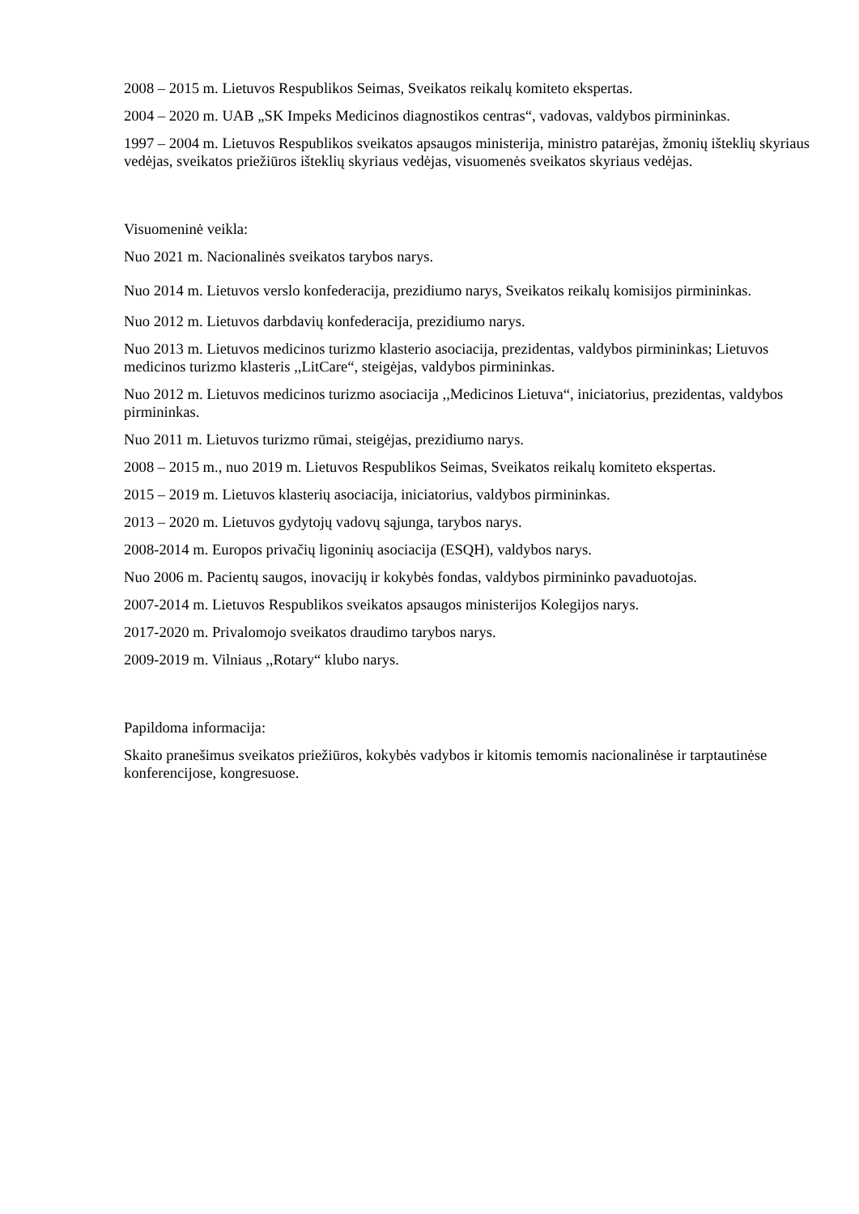2008 – 2015 m. Lietuvos Respublikos Seimas, Sveikatos reikalų komiteto ekspertas.
2004 – 2020 m. UAB „SK Impeks Medicinos diagnostikos centras“, vadovas, valdybos pirmininkas.
1997 – 2004 m. Lietuvos Respublikos sveikatos apsaugos ministerija, ministro patarėjas, žmonių išteklių skyriaus vedėjas, sveikatos priežiūros išteklių skyriaus vedėjas, visuomenės sveikatos skyriaus vedėjas.
Visuomeninė veikla:
Nuo 2021 m. Nacionalinės sveikatos tarybos narys.
Nuo 2014 m. Lietuvos verslo konfederacija, prezidiumo narys, Sveikatos reikalų komisijos pirmininkas.
Nuo 2012 m. Lietuvos darbdavių konfederacija, prezidiumo narys.
Nuo 2013 m. Lietuvos medicinos turizmo klasterio asociacija, prezidentas, valdybos pirmininkas; Lietuvos medicinos turizmo klasteris ,,LitCare“, steigėjas, valdybos pirmininkas.
Nuo 2012 m. Lietuvos medicinos turizmo asociacija ,,Medicinos Lietuva“, iniciatorius, prezidentas, valdybos pirmininkas.
Nuo 2011 m. Lietuvos turizmo rūmai, steigėjas, prezidiumo narys.
2008 – 2015 m., nuo 2019 m. Lietuvos Respublikos Seimas, Sveikatos reikalų komiteto ekspertas.
2015 – 2019 m. Lietuvos klasterių asociacija, iniciatorius, valdybos pirmininkas.
2013 – 2020 m. Lietuvos gydytojų vadovų sąjunga, tarybos narys.
2008-2014 m. Europos privačių ligoninių asociacija (ESQH), valdybos narys.
Nuo 2006 m. Pacientų saugos, inovacijų ir kokybės fondas, valdybos pirmininko pavaduotojas.
2007-2014 m. Lietuvos Respublikos sveikatos apsaugos ministerijos Kolegijos narys.
2017-2020 m. Privalomojo sveikatos draudimo tarybos narys.
2009-2019 m. Vilniaus ,,Rotary“ klubo narys.
Papildoma informacija:
Skaito pranešimus sveikatos priežiūros, kokybės vadybos ir kitomis temomis nacionalinėse ir tarptautinėse konferencijose, kongresuose.